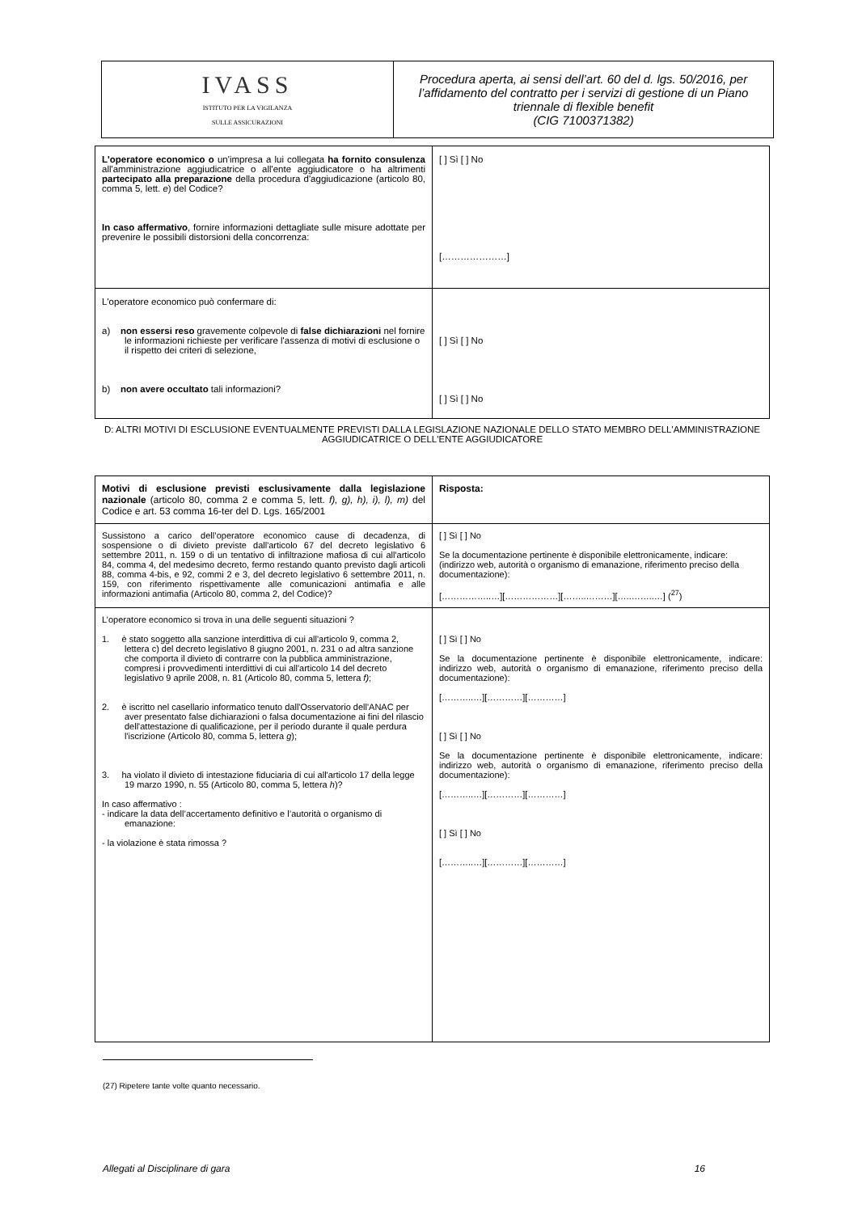| IVASS ISTITUTO PER LA VIGILANZA SULLE ASSICURAZIONI | Procedura aperta, ai sensi dell’art. 60 del d. lgs. 50/2016, per l’affidamento del contratto per i servizi di gestione di un Piano triennale di flexible benefit (CIG 7100371382) |
| L'operatore economico o un'impresa a lui collegata ha fornito consulenza all'amministrazione aggiudicatrice o all'ente aggiudicatore o ha altrimenti partecipato alla preparazione della procedura d'aggiudicazione (articolo 80, comma 5, lett. e ) del Codice? In caso affermativo , fornire informazioni dettagliate sulle misure adottate per prevenire le possibili distorsioni della concorrenza: | [ ] Sì [ ] No […………………] |
| L'operatore economico può confermare di: a) non essersi reso gravemente colpevole di false dichiarazioni nel fornire le informazioni richieste per verificare l'assenza di motivi di esclusione o il rispetto dei criteri di selezione, b) non avere occultato tali informazioni? | [ ] Sì [ ] No [ ] Sì [ ] No |
D: ALTRI MOTIVI DI ESCLUSIONE EVENTUALMENTE PREVISTI DALLA LEGISLAZIONE NAZIONALE DELLO STATO MEMBRO DELL'AMMINISTRAZIONE AGGIUDICATRICE O DELL'ENTE AGGIUDICATORE
| Motivi di esclusione previsti esclusivamente dalla legislazione nazionale (articolo 80, comma 2 e comma 5, lett. f), g), h), i), l), m) del Codice e art. 53 comma 16-ter del D. Lgs. 165/2001 | Risposta: |
| Sussistono a carico dell’operatore economico cause di decadenza, di sospensione o di divieto previste dall'articolo 67 del decreto legislativo 6 settembre 2011, n. 159 o di un tentativo di infiltrazione mafiosa di cui all'articolo 84, comma 4, del medesimo decreto, fermo restando quanto previsto dagli articoli 88, comma 4-bis, e 92, commi 2 e 3, del decreto legislativo 6 settembre 2011, n. 159, con riferimento rispettivamente alle comunicazioni antimafia e alle informazioni antimafia (Articolo 80, comma 2, del Codice)? | [ ] Sì [ ] No Se la documentazione pertinente è disponibile elettronicamente, indicare: (indirizzo web, autorità o organismo di emanazione, riferimento preciso della documentazione): [……………..…][………………][……..………][…..……..…] (<sup>27</sup>) |
| L’operatore economico si trova in una delle seguenti situazioni ? 1. è stato soggetto alla sanzione interdittiva di cui all'articolo 9, comma 2, lettera c) del decreto legislativo 8 giugno 2001, n. 231 o ad altra sanzione che comporta il divieto di contrarre con la pubblica amministrazione, compresi i provvedimenti interdittivi di cui all'articolo 14 del decreto legislativo 9 aprile 2008, n. 81 (Articolo 80, comma 5, lettera f) ; 2. è iscritto nel casellario informatico tenuto dall'Osservatorio dell'ANAC per aver presentato false dichiarazioni o falsa documentazione ai fini del rilascio dell'attestazione di qualificazione, per il periodo durante il quale perdura l'iscrizione (Articolo 80, comma 5, lettera g ); 3. ha violato il divieto di intestazione fiduciaria di cui all'articolo 17 della legge 19 marzo 1990, n. 55 (Articolo 80, comma 5, lettera h )? In caso affermativo : - indicare la data dell’accertamento definitivo e l’autorità o organismo di emanazione: - la violazione è stata rimossa ? | [ ] Sì [ ] No Se la documentazione pertinente è disponibile elettronicamente, indicare: indirizzo web, autorità o organismo di emanazione, riferimento preciso della documentazione): [………..…][…………][…………] [ ] Sì [ ] No Se la documentazione pertinente è disponibile elettronicamente, indicare: indirizzo web, autorità o organismo di emanazione, riferimento preciso della documentazione): [………..…][…………][…………] [ ] Sì [ ] No [………..…][…………][…………] |
(27) Ripetere tante volte quanto necessario.
Allegati al Disciplinare di gara 16